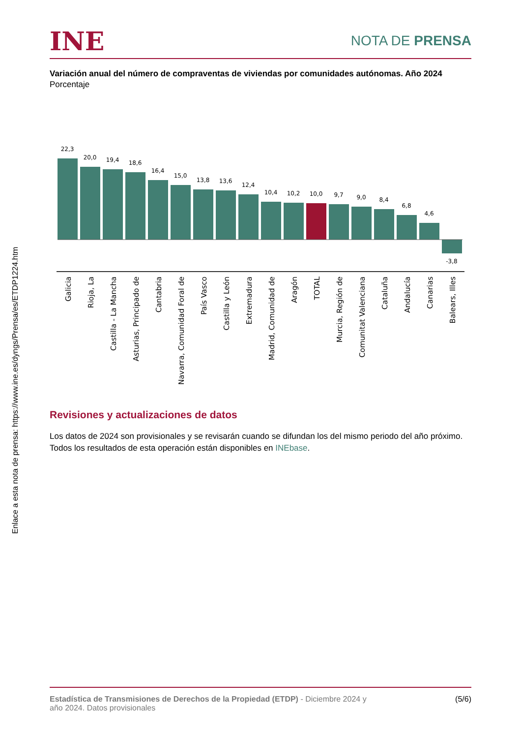INE
NOTA DE PRENSA
Enlace a esta nota de prensa: https://www.ine.es/dyngs/Prensa/es/ETDP1224.htm
Variación anual del número de compraventas de viviendas por comunidades autónomas. Año 2024
Porcentaje
22,3
20,0
19,4
18,6
16,4
15,0
13,8
13,6
12,4
10,4
10,2
10,0
9,7
9,0
8,4
6,8
4,6
-3,8
Galicia
Rioja, La
Castilla - La Mancha
Asturias, Principado de
Cantabria
Navarra, Comunidad Foral de
País Vasco
Castilla y León
Extremadura
Madrid, Comunidad de
Aragón
TOTAL
Murcia, Región de
Comunitat Valenciana
Cataluña
Andalucía
Canarias
Balears, Illes
Revisiones y actualizaciones de datos
Los datos de 2024 son provisionales y se revisarán cuando se difundan los del mismo periodo del año próximo. Todos los resultados de esta operación están disponibles en INEbase.
Estadística de Transmisiones de Derechos de la Propiedad (ETDP) - Diciembre 2024 y
año 2024. Datos provisionales
(5/6)